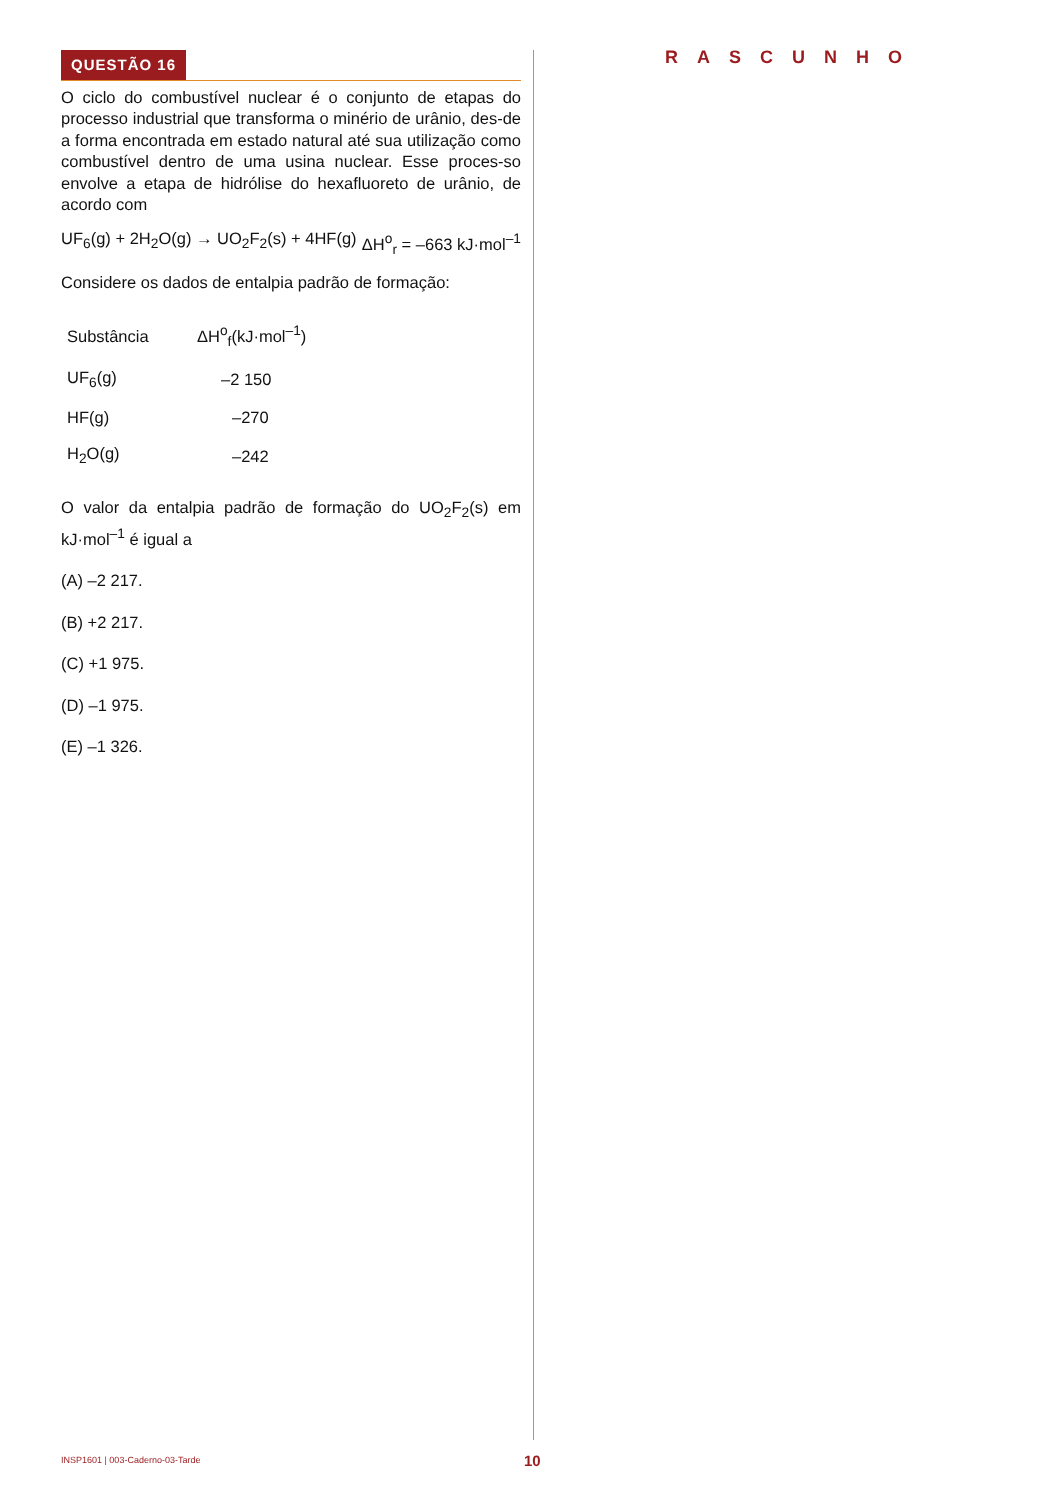QUESTÃO 16
O ciclo do combustível nuclear é o conjunto de etapas do processo industrial que transforma o minério de urânio, des-de a forma encontrada em estado natural até sua utilização como combustível dentro de uma usina nuclear. Esse proces-so envolve a etapa de hidrólise do hexafluoreto de urânio, de acordo com
UF<sub>6</sub>(g) + 2H<sub>2</sub>O(g) → UO<sub>2</sub>F<sub>2</sub>(s) + 4HF(g) ΔH<sup>o</sup><sub>r</sub> = –663 kJ·mol<sup>–1</sup>
Considere os dados de entalpia padrão de formação:
| Substância | ΔH<sup>o</sup><sub>f</sub>(kJ·mol<sup>–1</sup>) |
| --- | --- |
| UF<sub>6</sub>(g) | –2 150 |
| HF(g) | –270 |
| H<sub>2</sub>O(g) | –242 |
O valor da entalpia padrão de formação do UO<sub>2</sub>F<sub>2</sub>(s) em kJ·mol<sup>–1</sup> é igual a
(A) –2 217.
(B) +2 217.
(C) +1 975.
(D) –1 975.
(E) –1 326.
RASCUNHO
INSP1601 | 003-Caderno-03-Tarde 10